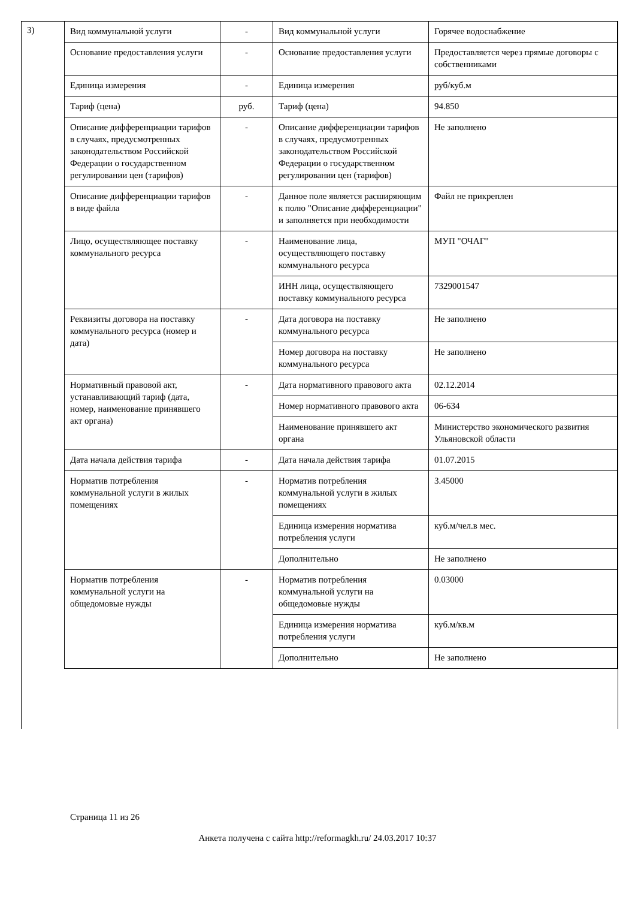3)
| Вид коммунальной услуги | - | Вид коммунальной услуги | Горячее водоснабжение |
| Основание предоставления услуги | - | Основание предоставления услуги | Предоставляется через прямые договоры с собственниками |
| Единица измерения | - | Единица измерения | руб/куб.м |
| Тариф (цена) | руб. | Тариф (цена) | 94.850 |
| Описание дифференциации тарифов в случаях, предусмотренных законодательством Российской Федерации о государственном регулировании цен (тарифов) | - | Описание дифференциации тарифов в случаях, предусмотренных законодательством Российской Федерации о государственном регулировании цен (тарифов) | Не заполнено |
| Описание дифференциации тарифов в виде файла | - | Данное поле является расширяющим к полю "Описание дифференциации" и заполняется при необходимости | Файл не прикреплен |
| Лицо, осуществляющее поставку коммунального ресурса | - | Наименование лица, осуществляющего поставку коммунального ресурса | МУП "ОЧАГ" |
| | | ИНН лица, осуществляющего поставку коммунального ресурса | 7329001547 |
| Реквизиты договора на поставку коммунального ресурса (номер и дата) | - | Дата договора на поставку коммунального ресурса | Не заполнено |
| | | Номер договора на поставку коммунального ресурса | Не заполнено |
| Нормативный правовой акт, устанавливающий тариф (дата, номер, наименование принявшего акт органа) | - | Дата нормативного правового акта | 02.12.2014 |
| | | Номер нормативного правового акта | 06-634 |
| | | Наименование принявшего акт органа | Министерство экономического развития Ульяновской области |
| Дата начала действия тарифа | - | Дата начала действия тарифа | 01.07.2015 |
| Норматив потребления коммунальной услуги в жилых помещениях | - | Норматив потребления коммунальной услуги в жилых помещениях | 3.45000 |
| | | Единица измерения норматива потребления услуги | куб.м/чел.в мес. |
| | | Дополнительно | Не заполнено |
| Норматив потребления коммунальной услуги на общедомовые нужды | - | Норматив потребления коммунальной услуги на общедомовые нужды | 0.03000 |
| | | Единица измерения норматива потребления услуги | куб.м/кв.м |
| | | Дополнительно | Не заполнено |
Страница 11 из 26
Анкета получена с сайта http://reformagkh.ru/ 24.03.2017 10:37